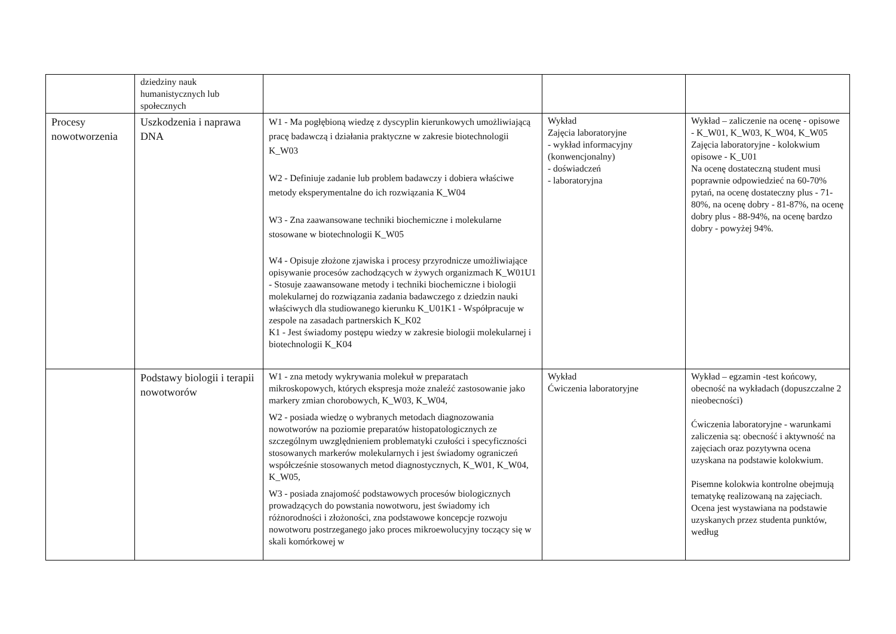| | dziedziny nauk humanistycznych lub społecznych | | | |
| Procesy nowotworzenia | Uszkodzenia i naprawa DNA | W1 - Ma pogłębioną wiedzę z dyscyplin kierunkowych umożliwiającą pracę badawczą i działania praktyczne w zakresie biotechnologii K_W03 W2 - Definiuje zadanie lub problem badawczy i dobiera właściwe metody eksperymentalne do ich rozwiązania K_W04 W3 - Zna zaawansowane techniki biochemiczne i molekularne stosowane w biotechnologii K_W05 W4 - Opisuje złożone zjawiska i procesy przyrodnicze umożliwiające opisywanie procesów zachodzących w żywych organizmach K_W01U1 - Stosuje zaawansowane metody i techniki biochemiczne i biologii molekularnej do rozwiązania zadania badawczego z dziedzin nauki właściwych dla studiowanego kierunku K_U01K1 - Współpracuje w zespole na zasadach partnerskich K_K02 K1 - Jest świadomy postępu wiedzy w zakresie biologii molekularnej i biotechnologii K_K04 | Wykład Zajęcia laboratoryjne - wykład informacyjny (konwencjonalny) - doświadczeń - laboratoryjna | Wykład – zaliczenie na ocenę - opisowe - K_W01, K_W03, K_W04, K_W05 Zajęcia laboratoryjne - kolokwium opisowe - K_U01 Na ocenę dostateczną student musi poprawnie odpowiedzieć na 60-70% pytań, na ocenę dostateczny plus - 71-80%, na ocenę dobry - 81-87%, na ocenę dobry plus - 88-94%, na ocenę bardzo dobry - powyżej 94%. |
| | Podstawy biologii i terapii nowotworów | W1 - zna metody wykrywania molekuł w preparatach mikroskopowych, których ekspresja może znaleźć zastosowanie jako markery zmian chorobowych, K_W03, K_W04, W2 - posiada wiedzę o wybranych metodach diagnozowania nowotworów na poziomie preparatów histopatologicznych ze szczególnym uwzględnieniem problematyki czułości i specyficzności stosowanych markerów molekularnych i jest świadomy ograniczeń współcześnie stosowanych metod diagnostycznych, K_W01, K_W04, K_W05, W3 - posiada znajomość podstawowych procesów biologicznych prowadzących do powstania nowotworu, jest świadomy ich różnorodności i złożoności, zna podstawowe koncepcje rozwoju nowotworu postrzeganego jako proces mikroewolucyjny toczący się w skali komórkowej w | Wykład Ćwiczenia laboratoryjne | Wykład – egzamin -test końcowy, obecność na wykładach (dopuszczalne 2 nieobecności) Ćwiczenia laboratoryjne - warunkami zaliczenia są: obecność i aktywność na zajęciach oraz pozytywna ocena uzyskana na podstawie kolokwium. Pisemne kolokwia kontrolne obejmują tematykę realizowaną na zajęciach. Ocena jest wystawiana na podstawie uzyskanych przez studenta punktów, według |